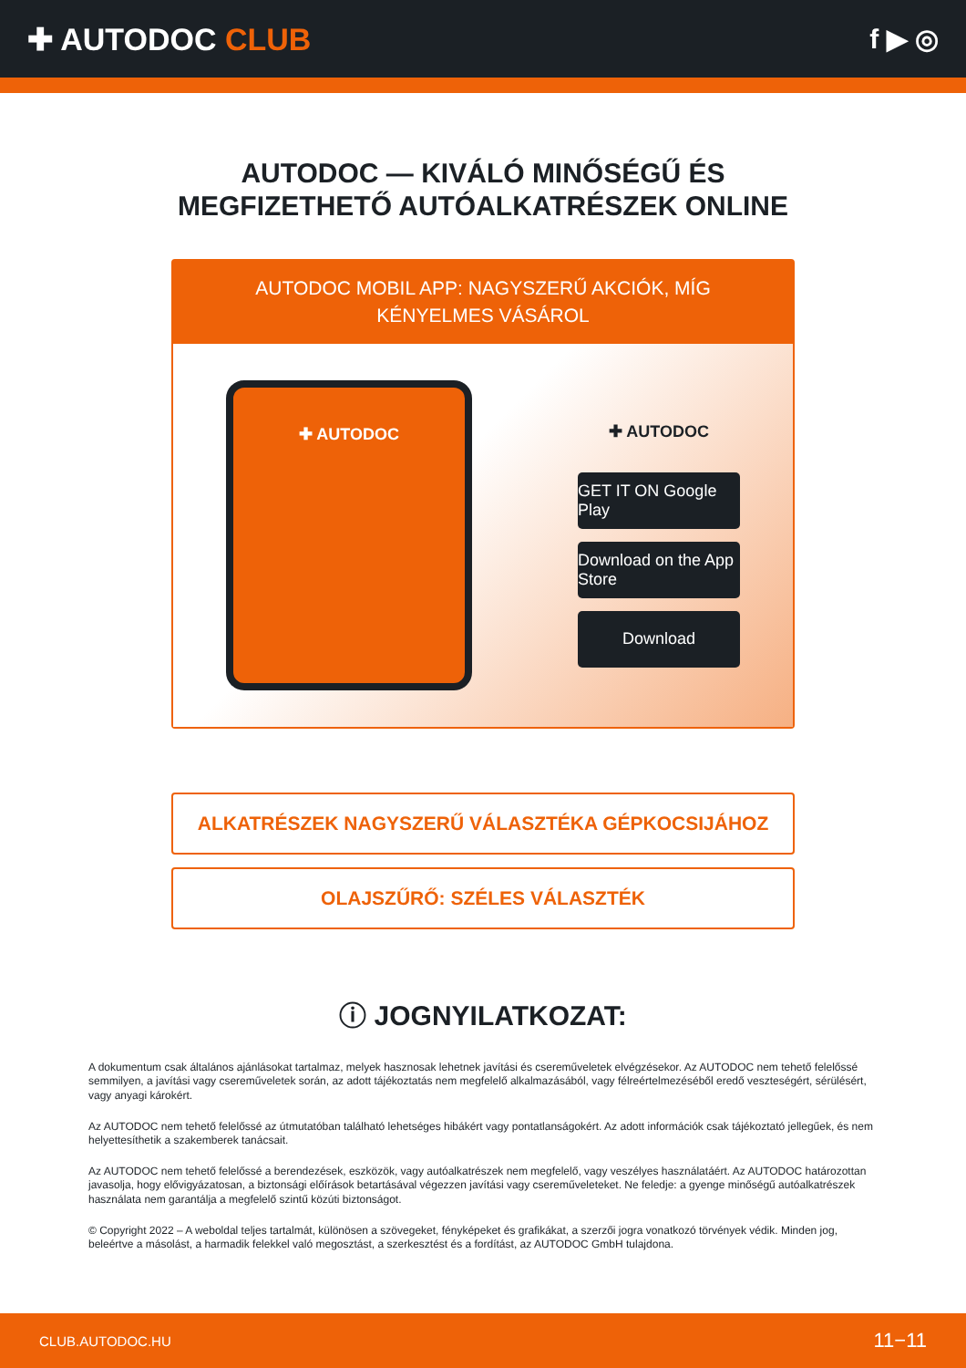✚ AUTODOC CLUB f ▶ ◎
AUTODOC — KIVÁLÓ MINŐSÉGŰ ÉS MEGFIZETHETŐ AUTÓALKATRÉSZEK ONLINE
AUTODOC MOBIL APP: NAGYSZERŰ AKCIÓK, MÍG KÉNYELMES VÁSÁROL
✚ AUTODOC
✚ AUTODOC
GET IT ON Google Play
Download on the App Store
Download
ALKATRÉSZEK NAGYSZERŰ VÁLASZTÉKA GÉPKOCSIJÁHOZ
OLAJSZŰRŐ: SZÉLES VÁLASZTÉK
ⓘ JOGNYILATKOZAT:
A dokumentum csak általános ajánlásokat tartalmaz, melyek hasznosak lehetnek javítási és csereműveletek elvégzésekor. Az AUTODOC nem tehető felelőssé semmilyen, a javítási vagy csereműveletek során, az adott tájékoztatás nem megfelelő alkalmazásából, vagy félreértelmezéséből eredő veszteségért, sérülésért, vagy anyagi károkért.
Az AUTODOC nem tehető felelőssé az útmutatóban található lehetséges hibákért vagy pontatlanságokért. Az adott információk csak tájékoztató jellegűek, és nem helyettesíthetik a szakemberek tanácsait.
Az AUTODOC nem tehető felelőssé a berendezések, eszközök, vagy autóalkatrészek nem megfelelő, vagy veszélyes használatáért. Az AUTODOC határozottan javasolja, hogy elővigyázatosan, a biztonsági előírások betartásával végezzen javítási vagy csereműveleteket. Ne feledje: a gyenge minőségű autóalkatrészek használata nem garantálja a megfelelő szintű közúti biztonságot.
© Copyright 2022 – A weboldal teljes tartalmát, különösen a szövegeket, fényképeket és grafikákat, a szerzői jogra vonatkozó törvények védik. Minden jog, beleértve a másolást, a harmadik felekkel való megosztást, a szerkesztést és a fordítást, az AUTODOC GmbH tulajdona.
CLUB.AUTODOC.HU 11−11